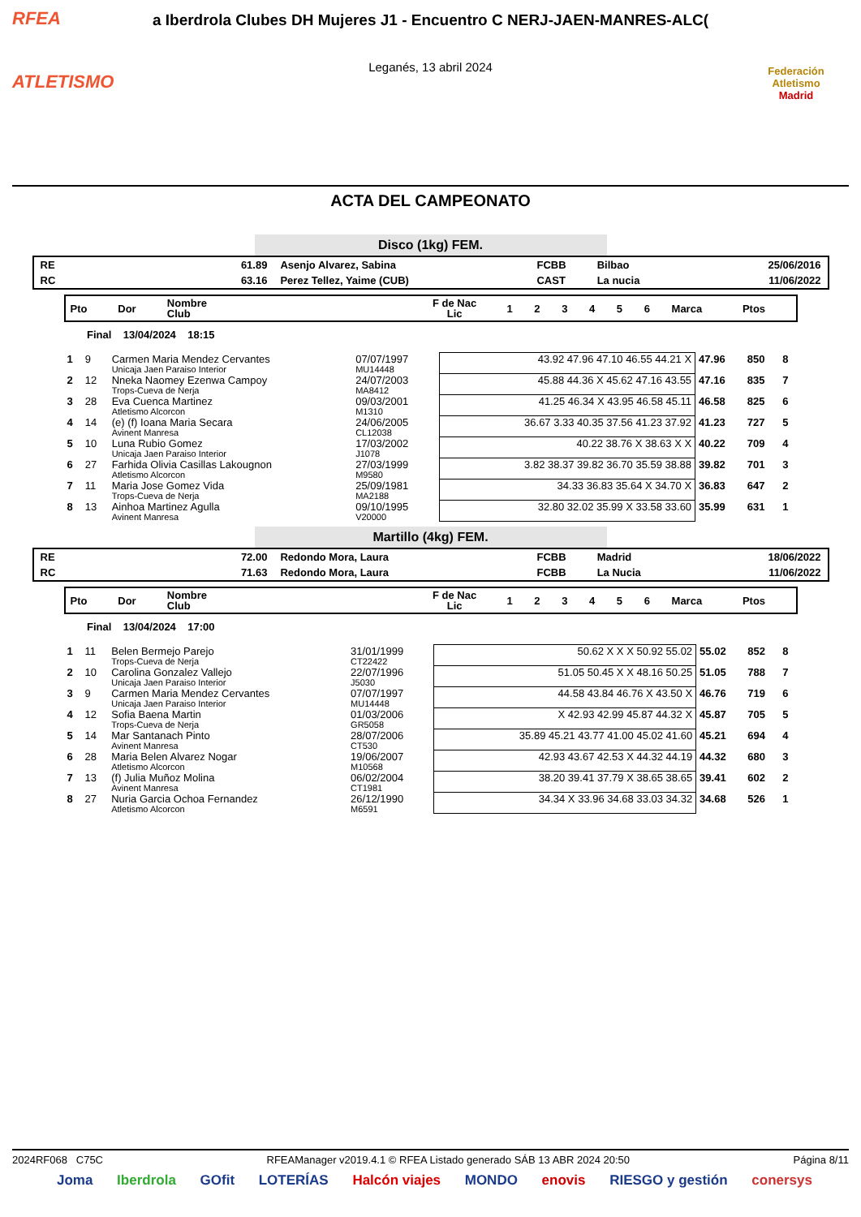RFEA
ATLETISMO
a Iberdrola Clubes DH Mujeres J1 - Encuentro C NERJ-JAEN-MANRES-ALC(
Leganés, 13 abril 2024
Federación Atletismo
Madrid
ACTA DEL CAMPEONATO
Disco (1kg) FEM.
| RE | 61.89 | Asenjo Alvarez, Sabina | FCBB | Bilbao | 25/06/2016 |
| RC | 63.16 | Perez Tellez, Yaime (CUB) | CAST | La nucia | 11/06/2022 |
| Pto | Dor | Nombre Club | F de Nac Lic | 1 | 2 | 3 | 4 | 5 | 6 | Marca | Ptos |
Final 13/04/2024 18:15
| 1 | 9 | Carmen Maria Mendez Cervantes Unicaja Jaen Paraiso Interior | 07/07/1997 MU14448 | 43.92 47.96 47.10 46.55 44.21 X | 47.96 | 850 | 8 |
| 2 | 12 | Nneka Naomey Ezenwa Campoy Trops-Cueva de Nerja | 24/07/2003 MA8412 | 45.88 44.36 X 45.62 47.16 43.55 | 47.16 | 835 | 7 |
| 3 | 28 | Eva Cuenca Martinez Atletismo Alcorcon | 09/03/2001 M1310 | 41.25 46.34 X 43.95 46.58 45.11 | 46.58 | 825 | 6 |
| 4 | 14 | (e) (f) Ioana Maria Secara Avinent Manresa | 24/06/2005 CL12038 | 36.67 3.33 40.35 37.56 41.23 37.92 | 41.23 | 727 | 5 |
| 5 | 10 | Luna Rubio Gomez Unicaja Jaen Paraiso Interior | 17/03/2002 J1078 | 40.22 38.76 X 38.63 X X | 40.22 | 709 | 4 |
| 6 | 27 | Farhida Olivia Casillas Lakougnon Atletismo Alcorcon | 27/03/1999 M9580 | 3.82 38.37 39.82 36.70 35.59 38.88 | 39.82 | 701 | 3 |
| 7 | 11 | Maria Jose Gomez Vida Trops-Cueva de Nerja | 25/09/1981 MA2188 | 34.33 36.83 35.64 X 34.70 X | 36.83 | 647 | 2 |
| 8 | 13 | Ainhoa Martinez Agulla Avinent Manresa | 09/10/1995 V20000 | 32.80 32.02 35.99 X 33.58 33.60 | 35.99 | 631 | 1 |
Martillo (4kg) FEM.
| RE | 72.00 | Redondo Mora, Laura | FCBB | Madrid | 18/06/2022 |
| RC | 71.63 | Redondo Mora, Laura | FCBB | La Nucia | 11/06/2022 |
| Pto | Dor | Nombre Club | F de Nac Lic | 1 | 2 | 3 | 4 | 5 | 6 | Marca | Ptos |
Final 13/04/2024 17:00
| 1 | 11 | Belen Bermejo Parejo Trops-Cueva de Nerja | 31/01/1999 CT22422 | 50.62 X X X 50.92 55.02 | 55.02 | 852 | 8 |
| 2 | 10 | Carolina Gonzalez Vallejo Unicaja Jaen Paraiso Interior | 22/07/1996 J5030 | 51.05 50.45 X X 48.16 50.25 | 51.05 | 788 | 7 |
| 3 | 9 | Carmen Maria Mendez Cervantes Unicaja Jaen Paraiso Interior | 07/07/1997 MU14448 | 44.58 43.84 46.76 X 43.50 X | 46.76 | 719 | 6 |
| 4 | 12 | Sofia Baena Martin Trops-Cueva de Nerja | 01/03/2006 GR5058 | X 42.93 42.99 45.87 44.32 X | 45.87 | 705 | 5 |
| 5 | 14 | Mar Santanach Pinto Avinent Manresa | 28/07/2006 CT530 | 35.89 45.21 43.77 41.00 45.02 41.60 | 45.21 | 694 | 4 |
| 6 | 28 | Maria Belen Alvarez Nogar Atletismo Alcorcon | 19/06/2007 M10568 | 42.93 43.67 42.53 X 44.32 44.19 | 44.32 | 680 | 3 |
| 7 | 13 | (f) Julia Muñoz Molina Avinent Manresa | 06/02/2004 CT1981 | 38.20 39.41 37.79 X 38.65 38.65 | 39.41 | 602 | 2 |
| 8 | 27 | Nuria Garcia Ochoa Fernandez Atletismo Alcorcon | 26/12/1990 M6591 | 34.34 X 33.96 34.68 33.03 34.32 | 34.68 | 526 | 1 |
2024RF068 C75C RFEAManager v2019.4.1 © RFEA Listado generado SÁB 13 ABR 2024 20:50 Página 8/11
Joma Iberdrola GOfit LOTERÍAS Halcón viajes MONDO enovis RIESGO y gestión conersys